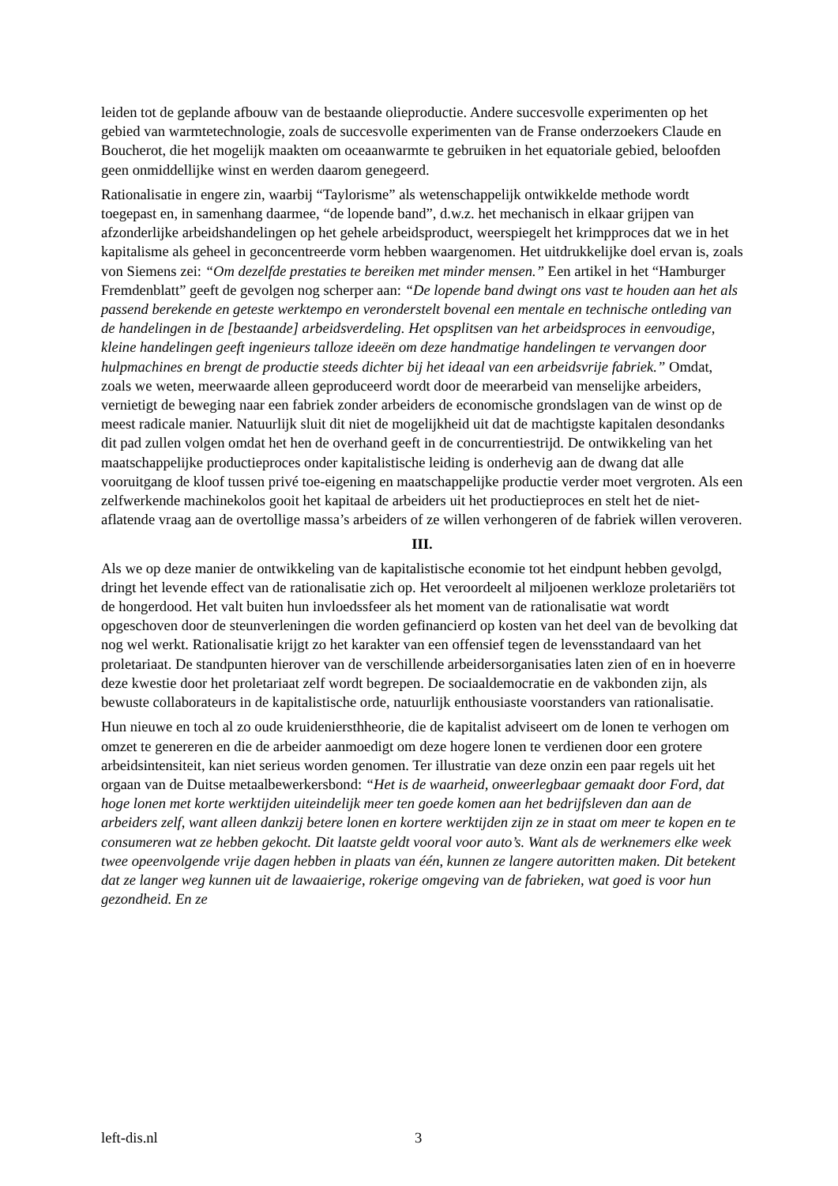leiden tot de geplande afbouw van de bestaande olieproductie. Andere succesvolle experimenten op het gebied van warmtetechnologie, zoals de succesvolle experimenten van de Franse onderzoekers Claude en Boucherot, die het mogelijk maakten om oceaanwarmte te gebruiken in het equatoriale gebied, beloofden geen onmiddellijke winst en werden daarom genegeerd.
Rationalisatie in engere zin, waarbij “Taylorisme” als wetenschappelijk ontwikkelde methode wordt toegepast en, in samenhang daarmee, “de lopende band”, d.w.z. het mechanisch in elkaar grijpen van afzonderlijke arbeidshandelingen op het gehele arbeidsproduct, weerspiegelt het krimpproces dat we in het kapitalisme als geheel in geconcentreerde vorm hebben waargenomen. Het uitdrukkelijke doel ervan is, zoals von Siemens zei: “Om dezelfde prestaties te bereiken met minder mensen.” Een artikel in het “Hamburger Fremdenblatt” geeft de gevolgen nog scherper aan: “De lopende band dwingt ons vast te houden aan het als passend berekende en geteste werktempo en veronderstelt bovenal een mentale en technische ontleding van de handelingen in de [bestaande] arbeidsverdeling. Het opsplitsen van het arbeidsproces in eenvoudige, kleine handelingen geeft ingenieurs talloze ideeën om deze handmatige handelingen te vervangen door hulpmachines en brengt de productie steeds dichter bij het ideaal van een arbeidsvrije fabriek.” Omdat, zoals we weten, meerwaarde alleen geproduceerd wordt door de meerarbeid van menselijke arbeiders, vernietigt de beweging naar een fabriek zonder arbeiders de economische grondslagen van de winst op de meest radicale manier. Natuurlijk sluit dit niet de mogelijkheid uit dat de machtigste kapitalen desondanks dit pad zullen volgen omdat het hen de overhand geeft in de concurrentiestrijd. De ontwikkeling van het maatschappelijke productieproces onder kapitalistische leiding is onderhevig aan de dwang dat alle vooruitgang de kloof tussen privé toe-eigening en maatschappelijke productie verder moet vergroten. Als een zelfwerkende machinekolos gooit het kapitaal de arbeiders uit het productieproces en stelt het de niet-aflatende vraag aan de overtollige massa’s arbeiders of ze willen verhongeren of de fabriek willen veroveren.
III.
Als we op deze manier de ontwikkeling van de kapitalistische economie tot het eindpunt hebben gevolgd, dringt het levende effect van de rationalisatie zich op. Het veroordeelt al miljoenen werkloze proletariërs tot de hongerdood. Het valt buiten hun invloedssfeer als het moment van de rationalisatie wat wordt opgeschoven door de steunverleningen die worden gefinancierd op kosten van het deel van de bevolking dat nog wel werkt. Rationalisatie krijgt zo het karakter van een offensief tegen de levensstandaard van het proletariaat. De standpunten hierover van de verschillende arbeidersorganisaties laten zien of en in hoeverre deze kwestie door het proletariaat zelf wordt begrepen. De sociaaldemocratie en de vakbonden zijn, als bewuste collaborateurs in de kapitalistische orde, natuurlijk enthousiaste voorstanders van rationalisatie.
Hun nieuwe en toch al zo oude kruideniersthheorie, die de kapitalist adviseert om de lonen te verhogen om omzet te genereren en die de arbeider aanmoedigt om deze hogere lonen te verdienen door een grotere arbeidsintensiteit, kan niet serieus worden genomen. Ter illustratie van deze onzin een paar regels uit het orgaan van de Duitse metaalbewerkersbond: “Het is de waarheid, onweerlegbaar gemaakt door Ford, dat hoge lonen met korte werktijden uiteindelijk meer ten goede komen aan het bedrijfsleven dan aan de arbeiders zelf, want alleen dankzij betere lonen en kortere werktijden zijn ze in staat om meer te kopen en te consumeren wat ze hebben gekocht. Dit laatste geldt vooral voor auto’s. Want als de werknemers elke week twee opeenvolgende vrije dagen hebben in plaats van één, kunnen ze langere autoritten maken. Dit betekent dat ze langer weg kunnen uit de lawaaierige, rokerige omgeving van de fabrieken, wat goed is voor hun gezondheid. En ze
left-dis.nl 3